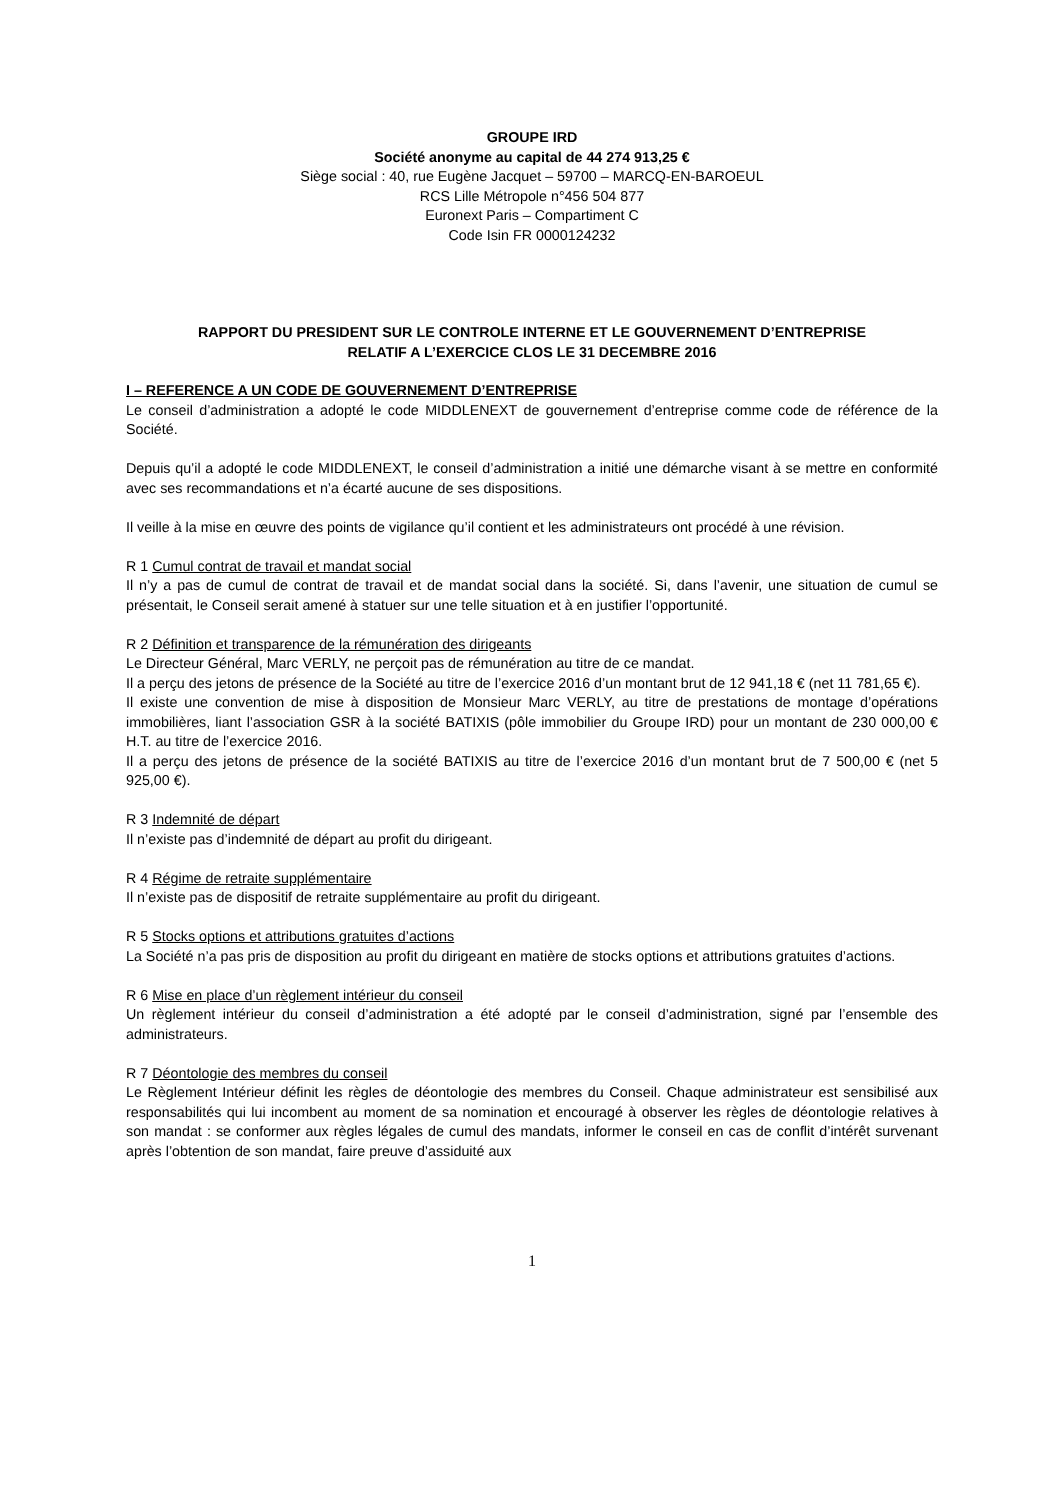GROUPE IRD
Société anonyme au capital de 44 274 913,25 €
Siège social : 40, rue Eugène Jacquet – 59700 – MARCQ-EN-BAROEUL
RCS Lille Métropole n°456 504 877
Euronext Paris – Compartiment C
Code Isin FR 0000124232
RAPPORT DU PRESIDENT SUR LE CONTROLE INTERNE ET LE GOUVERNEMENT D’ENTREPRISE
RELATIF A L’EXERCICE CLOS LE 31 DECEMBRE 2016
I – REFERENCE A UN CODE DE GOUVERNEMENT D’ENTREPRISE
Le conseil d’administration a adopté le code MIDDLENEXT de gouvernement d’entreprise comme code de référence de la Société.
Depuis qu’il a adopté le code MIDDLENEXT, le conseil d’administration a initié une démarche visant à se mettre en conformité avec ses recommandations et n’a écarté aucune de ses dispositions.
Il veille à la mise en œuvre des points de vigilance qu’il contient et les administrateurs ont procédé à une révision.
R 1 Cumul contrat de travail et mandat social
Il n’y a pas de cumul de contrat de travail et de mandat social dans la société. Si, dans l’avenir, une situation de cumul se présentait, le Conseil serait amené à statuer sur une telle situation et à en justifier l’opportunité.
R 2 Définition et transparence de la rémunération des dirigeants
Le Directeur Général, Marc VERLY, ne perçoit pas de rémunération au titre de ce mandat.
Il a perçu des jetons de présence de la Société au titre de l’exercice 2016 d’un montant brut de 12 941,18 € (net 11 781,65 €).
Il existe une convention de mise à disposition de Monsieur Marc VERLY, au titre de prestations de montage d’opérations immobilières, liant l’association GSR à la société BATIXIS (pôle immobilier du Groupe IRD) pour un montant de 230 000,00 € H.T. au titre de l’exercice 2016.
Il a perçu des jetons de présence de la société BATIXIS au titre de l’exercice 2016 d’un montant brut de 7 500,00 € (net 5 925,00 €).
R 3 Indemnité de départ
Il n’existe pas d’indemnité de départ au profit du dirigeant.
R 4 Régime de retraite supplémentaire
Il n’existe pas de dispositif de retraite supplémentaire au profit du dirigeant.
R 5 Stocks options et attributions gratuites d’actions
La Société n’a pas pris de disposition au profit du dirigeant en matière de stocks options et attributions gratuites d’actions.
R 6 Mise en place d’un règlement intérieur du conseil
Un règlement intérieur du conseil d’administration a été adopté par le conseil d’administration, signé par l’ensemble des administrateurs.
R 7 Déontologie des membres du conseil
Le Règlement Intérieur définit les règles de déontologie des membres du Conseil. Chaque administrateur est sensibilisé aux responsabilités qui lui incombent au moment de sa nomination et encouragé à observer les règles de déontologie relatives à son mandat : se conformer aux règles légales de cumul des mandats, informer le conseil en cas de conflit d’intérêt survenant après l’obtention de son mandat, faire preuve d’assiduité aux
1